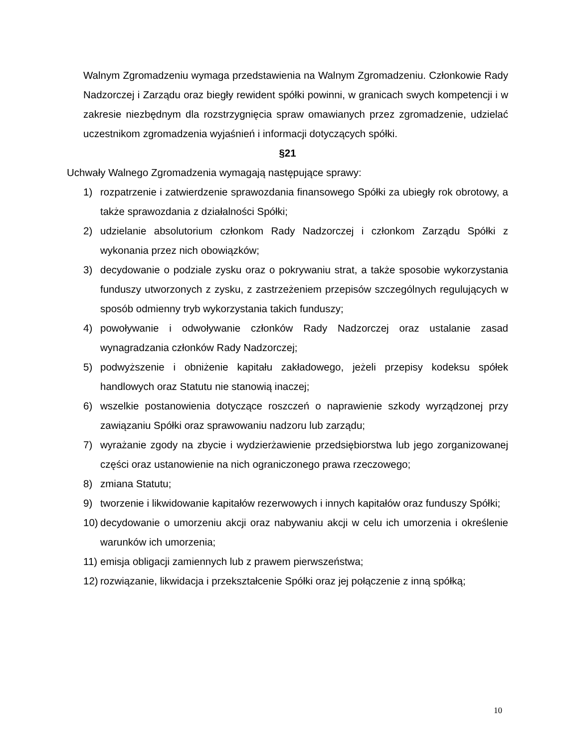Walnym Zgromadzeniu wymaga przedstawienia na Walnym Zgromadzeniu. Członkowie Rady Nadzorczej i Zarządu oraz biegły rewident spółki powinni, w granicach swych kompetencji i w zakresie niezbędnym dla rozstrzygnięcia spraw omawianych przez zgromadzenie, udzielać uczestnikom zgromadzenia wyjaśnień i informacji dotyczących spółki.
§21
Uchwały Walnego Zgromadzenia wymagają następujące sprawy:
1) rozpatrzenie i zatwierdzenie sprawozdania finansowego Spółki za ubiegły rok obrotowy, a także sprawozdania z działalności Spółki;
2) udzielanie absolutorium członkom Rady Nadzorczej i członkom Zarządu Spółki z wykonania przez nich obowiązków;
3) decydowanie o podziale zysku oraz o pokrywaniu strat, a także sposobie wykorzystania funduszy utworzonych z zysku, z zastrzeżeniem przepisów szczególnych regulujących w sposób odmienny tryb wykorzystania takich funduszy;
4) powoływanie i odwoływanie członków Rady Nadzorczej oraz ustalanie zasad wynagradzania członków Rady Nadzorczej;
5) podwyższenie i obniżenie kapitału zakładowego, jeżeli przepisy kodeksu spółek handlowych oraz Statutu nie stanowią inaczej;
6) wszelkie postanowienia dotyczące roszczeń o naprawienie szkody wyrządzonej przy zawiązaniu Spółki oraz sprawowaniu nadzoru lub zarządu;
7) wyrażanie zgody na zbycie i wydzierżawienie przedsiębiorstwa lub jego zorganizowanej części oraz ustanowienie na nich ograniczonego prawa rzeczowego;
8) zmiana Statutu;
9) tworzenie i likwidowanie kapitałów rezerwowych i innych kapitałów oraz funduszy Spółki;
10) decydowanie o umorzeniu akcji oraz nabywaniu akcji w celu ich umorzenia i określenie warunków ich umorzenia;
11) emisja obligacji zamiennych lub z prawem pierwszeństwa;
12) rozwiązanie, likwidacja i przekształcenie Spółki oraz jej połączenie z inną spółką;
10